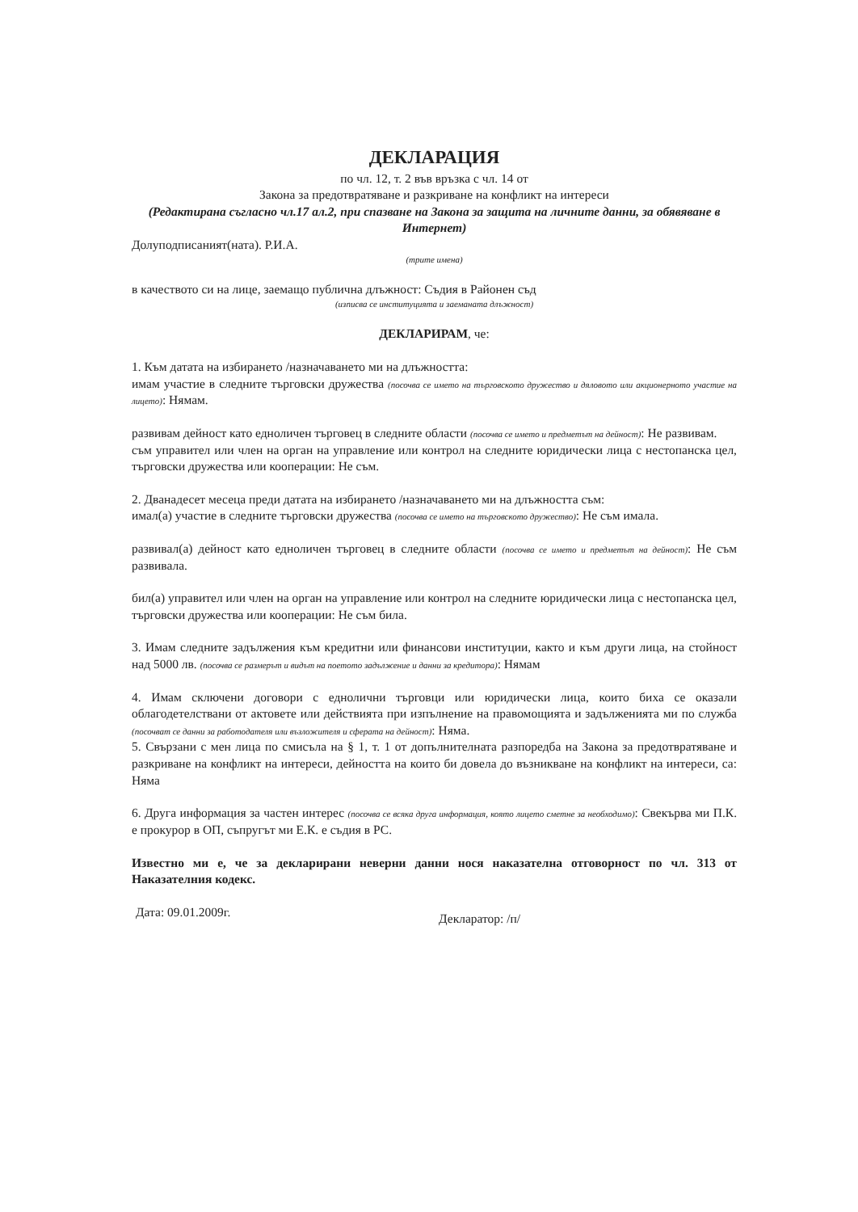ДЕКЛАРАЦИЯ
по чл. 12, т. 2 във връзка с чл. 14 от
Закона за предотвратяване и разкриване на конфликт на интереси
(Редактирана съгласно чл.17 ал.2, при спазване на Закона за защита на личните данни, за обявяване в Интернет)
Долуподписаният(ната). Р.И.А.
(трите имена)
в качеството си на лице, заемащо публична длъжност: Съдия в Районен съд
(изписва се институцията и заеманата длъжност)
ДЕКЛАРИРАМ, че:
1. Към датата на избирането /назначаването ми на длъжността:
имам участие в следните търговски дружества (посочва се името на търговското дружество и дяловото или акционерното участие на лицето): Нямам.
развивам дейност като едноличен търговец в следните области (посочва се името и предметът на дейност): Не развивам.
съм управител или член на орган на управление или контрол на следните юридически лица с нестопанска цел, търговски дружества или кооперации: Не съм.
2. Дванадесет месеца преди датата на избирането /назначаването ми на длъжността съм:
имал(а) участие в следните търговски дружества (посочва се името на търговското дружество): Не съм имала.
развивал(а) дейност като едноличен търговец в следните области (посочва се името и предметът на дейност): Не съм развивала.
бил(а) управител или член на орган на управление или контрол на следните юридически лица с нестопанска цел, търговски дружества или кооперации: Не съм била.
3. Имам следните задължения към кредитни или финансови институции, както и към други лица, на стойност над 5000 лв. (посочва се размерът и видът на поетото задължение и данни за кредитора): Нямам
4. Имам сключени договори с еднолични търговци или юридически лица, които биха се оказали облагодетелствани от актовете или действията при изпълнение на правомощията и задълженията ми по служба (посочват се данни за работодателя или възложителя и сферата на дейност): Няма.
5. Свързани с мен лица по смисъла на § 1, т. 1 от допълнителната разпоредба на Закона за предотвратяване и разкриване на конфликт на интереси, дейността на които би довела до възникване на конфликт на интереси, са: Няма
6. Друга информация за частен интерес (посочва се всяка друга информация, която лицето сметне за необходимо): Свекърва ми П.К. е прокурор в ОП, съпругът ми Е.К. е съдия в РС.
Известно ми е, че за декларирани неверни данни нося наказателна отговорност по чл. 313 от Наказателния кодекс.
Дата: 09.01.2009г.
Декларатор: /п/